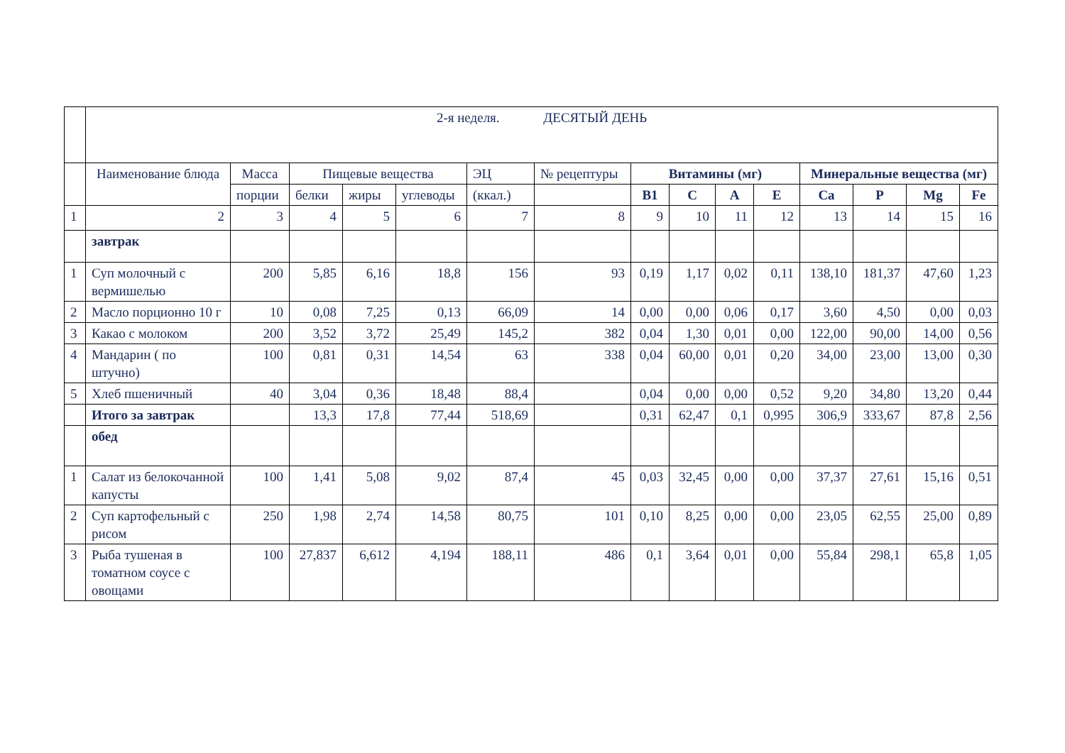| | 2-я неделя. ДЕСЯТЫЙ ДЕНЬ | | | | | | | | | | | | | | |
| | Наименование блюда | Масса | Пищевые вещества | | | ЭЦ | № рецептуры | Витамины (мг) | | | | Минеральные вещества (мг) | | | |
| | | порции | белки | жиры | углеводы | (ккал.) | | B1 | C | A | E | Ca | P | Mg | Fe |
| 1 | 2 | 3 | 4 | 5 | 6 | 7 | 8 | 9 | 10 | 11 | 12 | 13 | 14 | 15 | 16 |
| | завтрак | | | | | | | | | | | | | | |
| 1 | Суп молочный с вермишелью | 200 | 5,85 | 6,16 | 18,8 | 156 | 93 | 0,19 | 1,17 | 0,02 | 0,11 | 138,10 | 181,37 | 47,60 | 1,23 |
| 2 | Масло порционно 10 г | 10 | 0,08 | 7,25 | 0,13 | 66,09 | 14 | 0,00 | 0,00 | 0,06 | 0,17 | 3,60 | 4,50 | 0,00 | 0,03 |
| 3 | Какао с молоком | 200 | 3,52 | 3,72 | 25,49 | 145,2 | 382 | 0,04 | 1,30 | 0,01 | 0,00 | 122,00 | 90,00 | 14,00 | 0,56 |
| 4 | Мандарин ( по штучно) | 100 | 0,81 | 0,31 | 14,54 | 63 | 338 | 0,04 | 60,00 | 0,01 | 0,20 | 34,00 | 23,00 | 13,00 | 0,30 |
| 5 | Хлеб пшеничный | 40 | 3,04 | 0,36 | 18,48 | 88,4 | | 0,04 | 0,00 | 0,00 | 0,52 | 9,20 | 34,80 | 13,20 | 0,44 |
| | Итого за завтрак | | 13,3 | 17,8 | 77,44 | 518,69 | | 0,31 | 62,47 | 0,1 | 0,995 | 306,9 | 333,67 | 87,8 | 2,56 |
| | обед | | | | | | | | | | | | | | |
| 1 | Салат из белокочанной капусты | 100 | 1,41 | 5,08 | 9,02 | 87,4 | 45 | 0,03 | 32,45 | 0,00 | 0,00 | 37,37 | 27,61 | 15,16 | 0,51 |
| 2 | Суп картофельный с рисом | 250 | 1,98 | 2,74 | 14,58 | 80,75 | 101 | 0,10 | 8,25 | 0,00 | 0,00 | 23,05 | 62,55 | 25,00 | 0,89 |
| 3 | Рыба тушеная в томатном соусе с овощами | 100 | 27,837 | 6,612 | 4,194 | 188,11 | 486 | 0,1 | 3,64 | 0,01 | 0,00 | 55,84 | 298,1 | 65,8 | 1,05 |